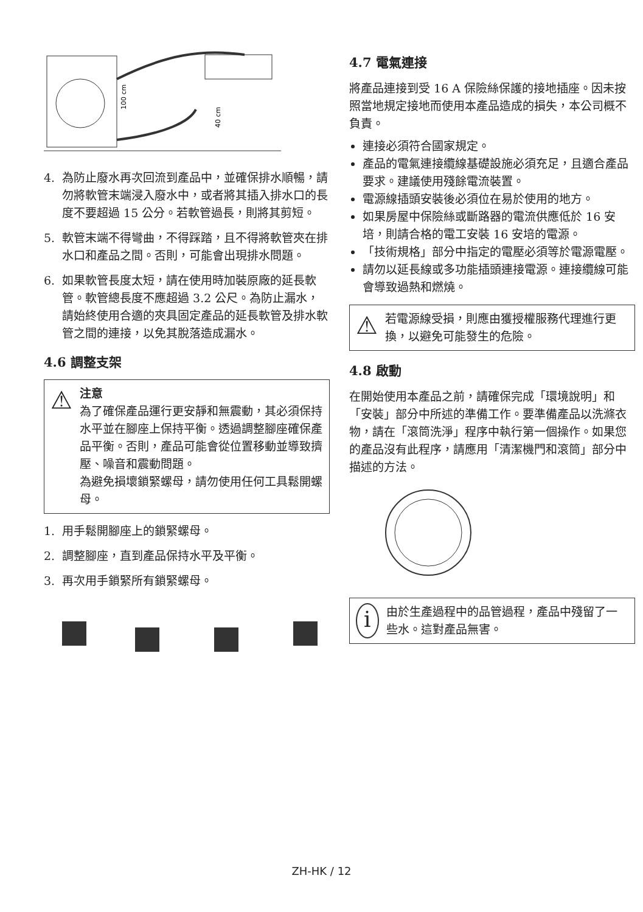100 cm
40 cm
4. 為防止廢水再次回流到產品中，並確保排水順暢，請勿將軟管末端浸入廢水中，或者將其插入排水口的長度不要超過 15 公分。若軟管過長，則將其剪短。
5. 軟管末端不得彎曲，不得踩踏，且不得將軟管夾在排水口和產品之間。否則，可能會出現排水問題。
6. 如果軟管長度太短，請在使用時加裝原廠的延長軟管。軟管總長度不應超過 3.2 公尺。為防止漏水，請始終使用合適的夾具固定產品的延長軟管及排水軟管之間的連接，以免其脫落造成漏水。
4.6 調整支架
⚠
注意
為了確保產品運行更安靜和無震動，其必須保持水平並在腳座上保持平衡。透過調整腳座確保產品平衡。否則，產品可能會從位置移動並導致擠壓、噪音和震動問題。
為避免損壞鎖緊螺母，請勿使用任何工具鬆開螺母。
1. 用手鬆開腳座上的鎖緊螺母。
2. 調整腳座，直到產品保持水平及平衡。
3. 再次用手鎖緊所有鎖緊螺母。
4.7 電氣連接
將產品連接到受 16 A 保險絲保護的接地插座。因未按照當地規定接地而使用本產品造成的損失，本公司概不負責。
連接必須符合國家規定。
產品的電氣連接纜線基礎設施必須充足，且適合產品要求。建議使用殘餘電流裝置。
電源線插頭安裝後必須位在易於使用的地方。
如果房屋中保險絲或斷路器的電流供應低於 16 安培，則請合格的電工安裝 16 安培的電源。
「技術規格」部分中指定的電壓必須等於電源電壓。
請勿以延長線或多功能插頭連接電源。連接纜線可能會導致過熱和燃燒。
⚠
若電源線受損，則應由獲授權服務代理進行更換，以避免可能發生的危險。
4.8 啟動
在開始使用本產品之前，請確保完成「環境說明」和「安裝」部分中所述的準備工作。要準備產品以洗滌衣物，請在「滾筒洗淨」程序中執行第一個操作。如果您的產品沒有此程序，請應用「清潔機門和滾筒」部分中描述的方法。
i
由於生產過程中的品管過程，產品中殘留了一些水。這對產品無害。
ZH-HK / 12